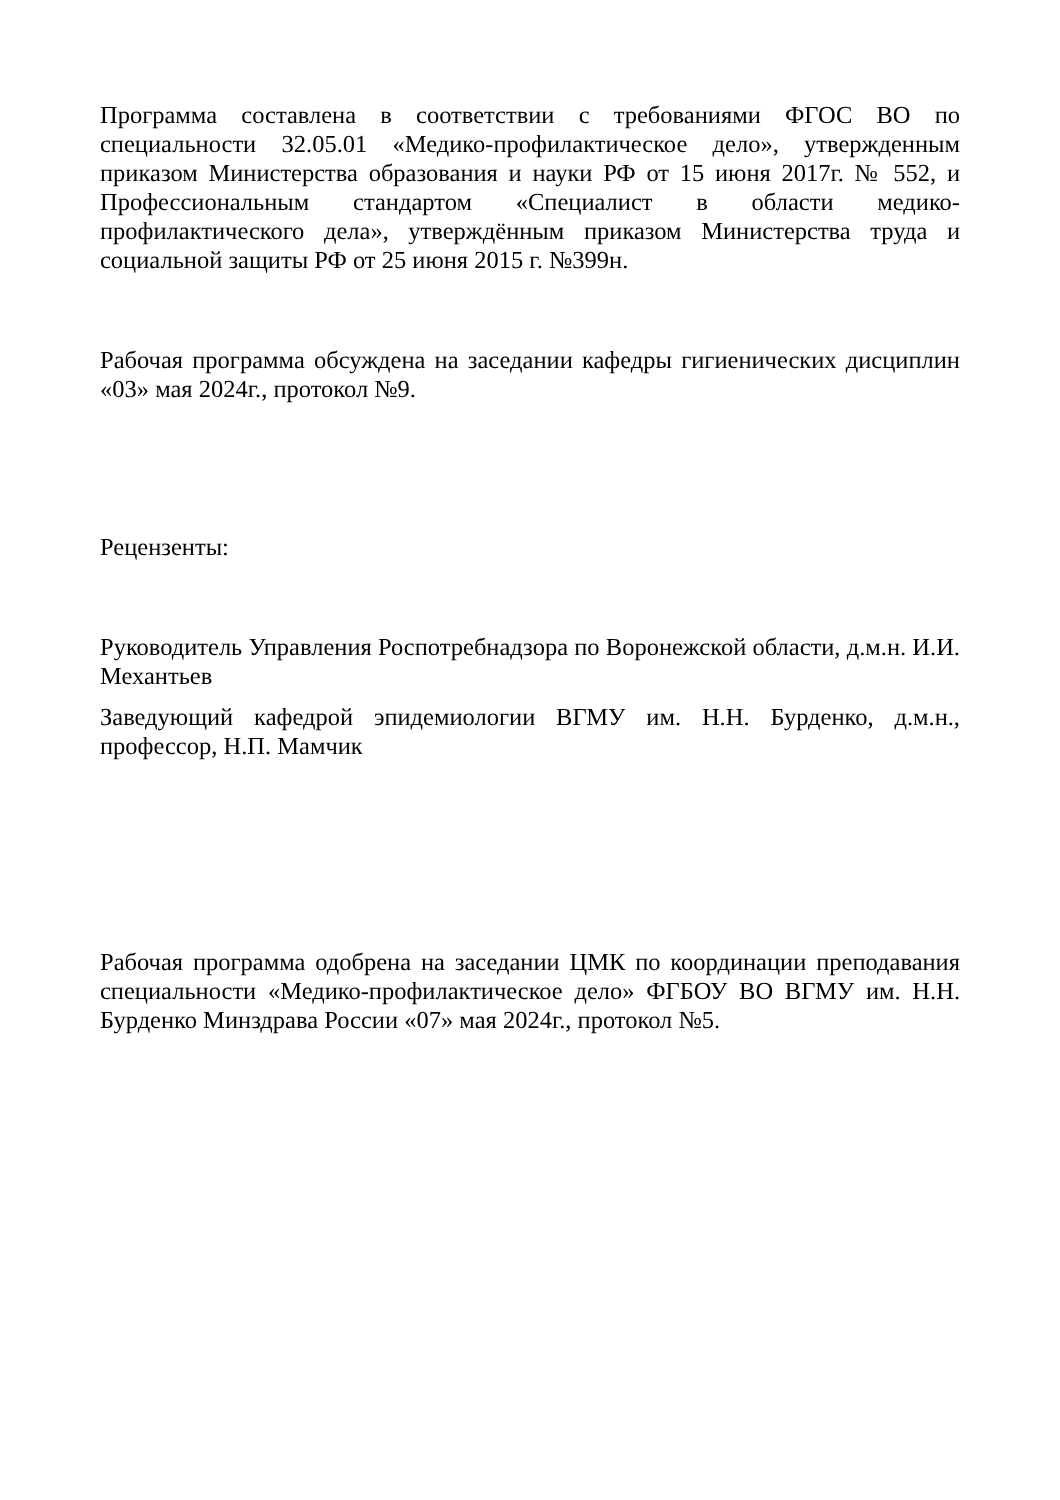Программа составлена в соответствии с требованиями ФГОС ВО по специальности 32.05.01 «Медико-профилактическое дело», утвержденным приказом Министерства образования и науки РФ от 15 июня 2017г. № 552, и Профессиональным стандартом «Специалист в области медико-профилактического дела», утверждённым приказом Министерства труда и социальной защиты РФ от 25 июня 2015 г. №399н.
Рабочая программа обсуждена на заседании кафедры гигиенических дисциплин «03» мая 2024г., протокол №9.
Рецензенты:
Руководитель Управления Роспотребнадзора по Воронежской области, д.м.н. И.И. Механтьев
Заведующий кафедрой эпидемиологии ВГМУ им. Н.Н. Бурденко, д.м.н., профессор, Н.П. Мамчик
Рабочая программа одобрена на заседании ЦМК по координации преподавания специальности «Медико-профилактическое дело» ФГБОУ ВО ВГМУ им. Н.Н. Бурденко Минздрава России «07» мая 2024г., протокол №5.